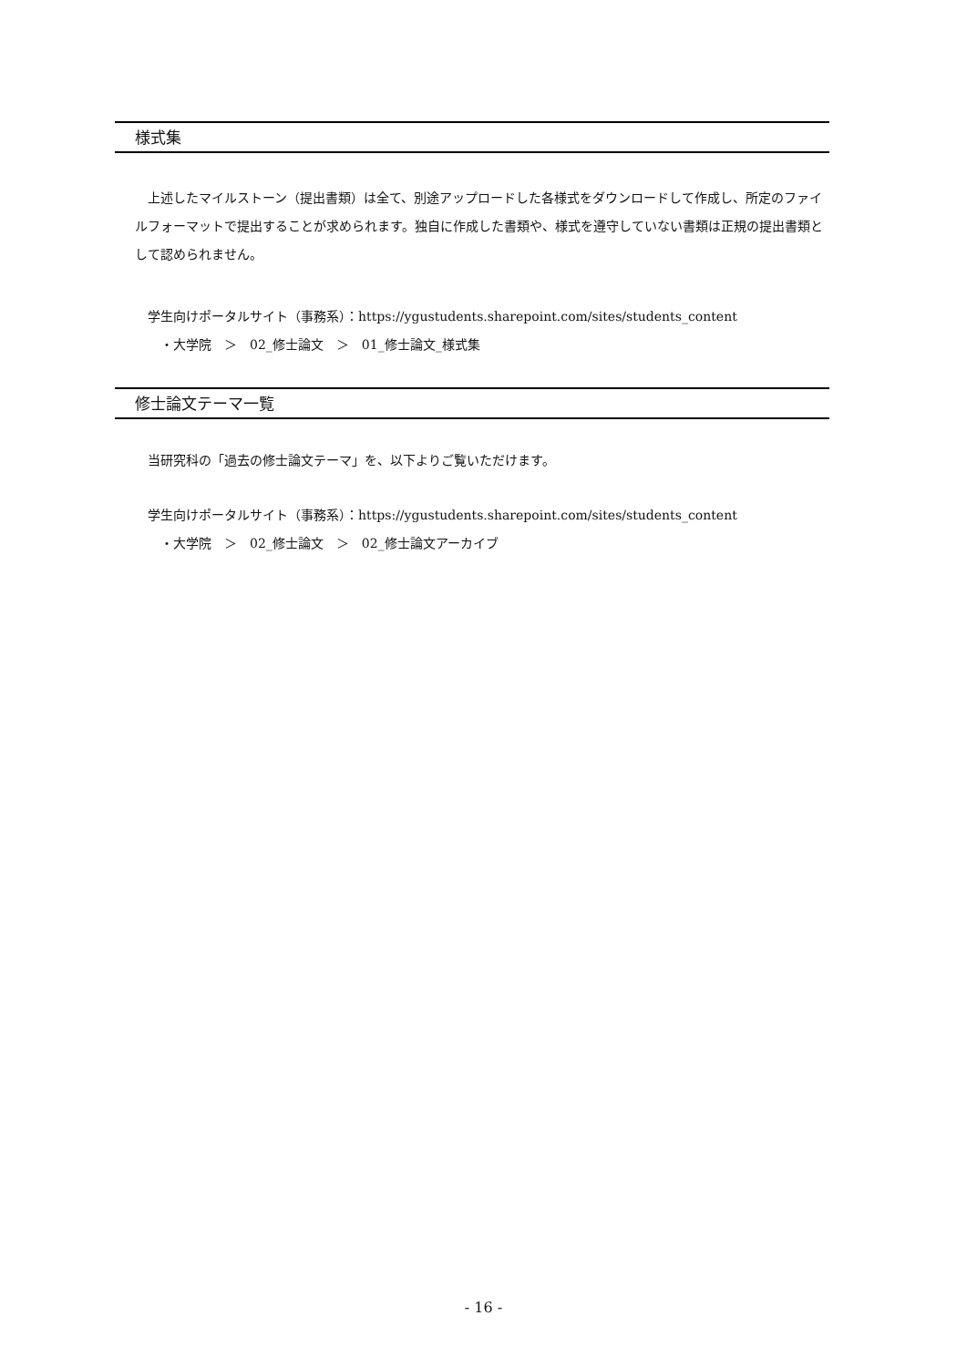様式集
　上述したマイルストーン（提出書類）は全て、別途アップロードした各様式をダウンロードして作成し、所定のファイルフォーマットで提出することが求められます。独自に作成した書類や、様式を遵守していない書類は正規の提出書類として認められません。
学生向けポータルサイト（事務系）：https://ygustudents.sharepoint.com/sites/students_content
　・大学院　＞　02_修士論文　＞　01_修士論文_様式集
修士論文テーマ一覧
当研究科の「過去の修士論文テーマ」を、以下よりご覧いただけます。
学生向けポータルサイト（事務系）：https://ygustudents.sharepoint.com/sites/students_content
　・大学院　＞　02_修士論文　＞　02_修士論文アーカイブ
- 16 -